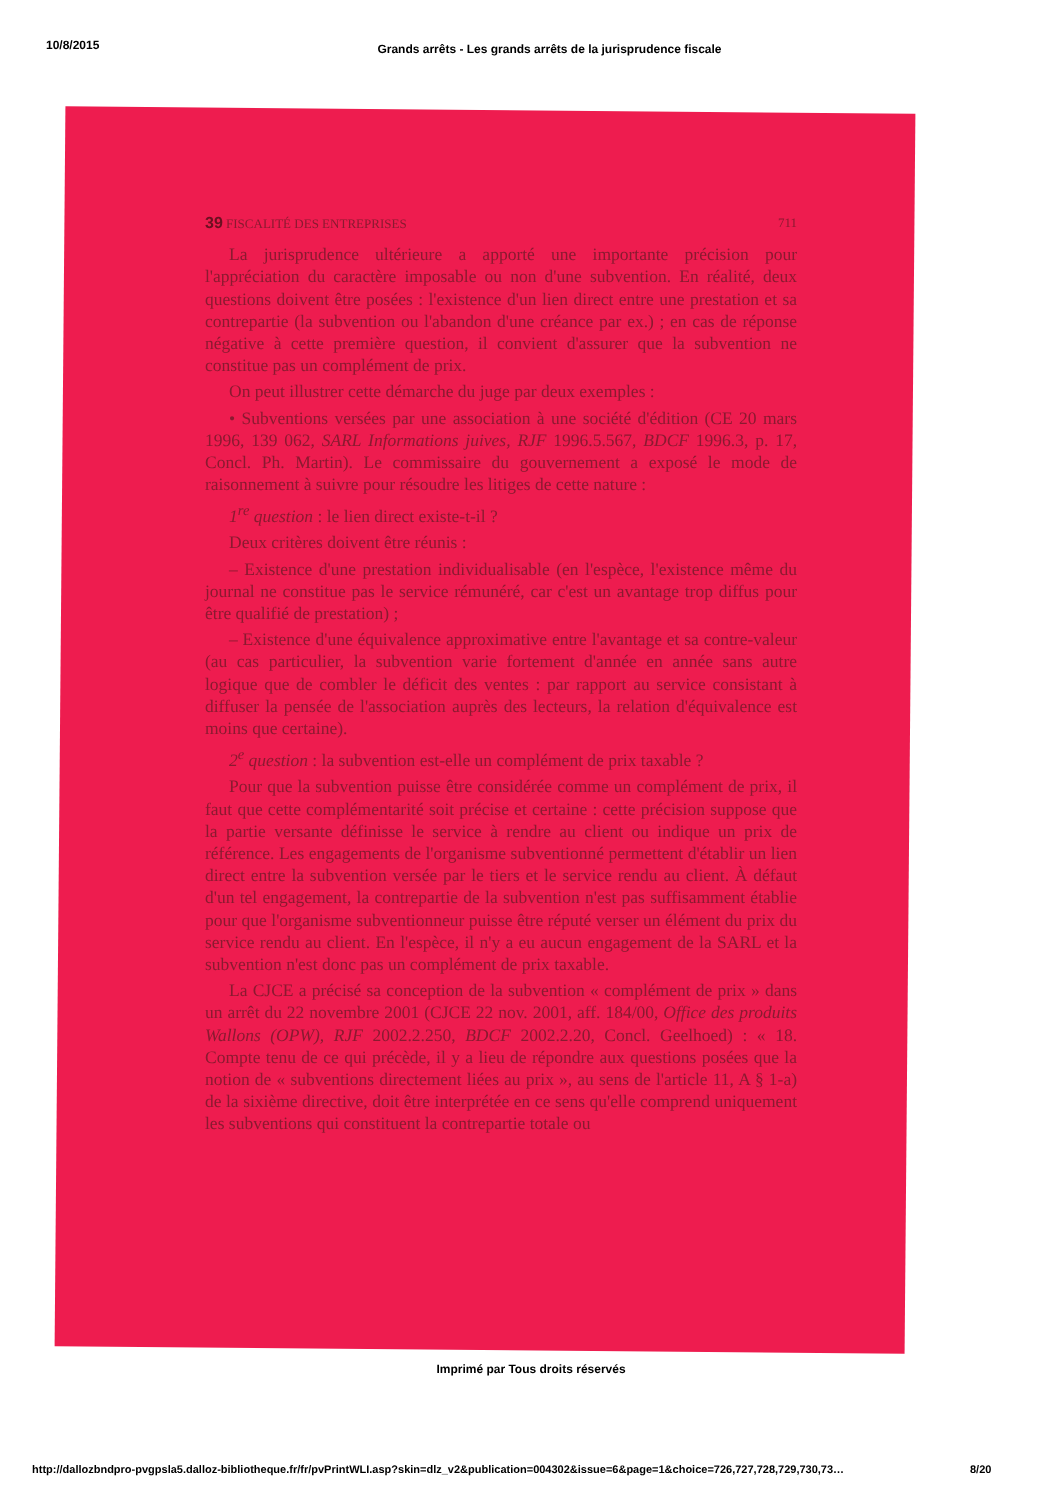10/8/2015 Grands arrêts - Les grands arrêts de la jurisprudence fiscale
39 FISCALITÉ DES ENTREPRISES 711
La jurisprudence ultérieure a apporté une importante précision pour l'appréciation du caractère imposable ou non d'une subvention. En réalité, deux questions doivent être posées : l'existence d'un lien direct entre une prestation et sa contrepartie (la subvention ou l'abandon d'une créance par ex.) ; en cas de réponse négative à cette première question, il convient d'assurer que la subvention ne constitue pas un complément de prix.
On peut illustrer cette démarche du juge par deux exemples :
• Subventions versées par une association à une société d'édition (CE 20 mars 1996, 139 062, SARL Informations juives, RJF 1996.5.567, BDCF 1996.3, p. 17, Concl. Ph. Martin). Le commissaire du gouvernement a exposé le mode de raisonnement à suivre pour résoudre les litiges de cette nature :
1<sup>re</sup> question : le lien direct existe-t-il ?
Deux critères doivent être réunis :
– Existence d'une prestation individualisable (en l'espèce, l'existence même du journal ne constitue pas le service rémunéré, car c'est un avantage trop diffus pour être qualifié de prestation) ;
– Existence d'une équivalence approximative entre l'avantage et sa contre-valeur (au cas particulier, la subvention varie fortement d'année en année sans autre logique que de combler le déficit des ventes : par rapport au service consistant à diffuser la pensée de l'association auprès des lecteurs, la relation d'équivalence est moins que certaine).
2<sup>e</sup> question : la subvention est-elle un complément de prix taxable ?
Pour que la subvention puisse être considérée comme un complément de prix, il faut que cette complémentarité soit précise et certaine : cette précision suppose que la partie versante définisse le service à rendre au client ou indique un prix de référence. Les engagements de l'organisme subventionné permettent d'établir un lien direct entre la subvention versée par le tiers et le service rendu au client. À défaut d'un tel engagement, la contrepartie de la subvention n'est pas suffisamment établie pour que l'organisme subventionneur puisse être réputé verser un élément du prix du service rendu au client. En l'espèce, il n'y a eu aucun engagement de la SARL et la subvention n'est donc pas un complément de prix taxable.
La CJCE a précisé sa conception de la subvention « complément de prix » dans un arrêt du 22 novembre 2001 (CJCE 22 nov. 2001, aff. 184/00, Office des produits Wallons (OPW), RJF 2002.2.250, BDCF 2002.2.20, Concl. Geelhoed) : « 18. Compte tenu de ce qui précède, il y a lieu de répondre aux questions posées que la notion de « subventions directement liées au prix », au sens de l'article 11, A § 1-a) de la sixième directive, doit être interprétée en ce sens qu'elle comprend uniquement les subventions qui constituent la contrepartie totale ou
Imprimé par Tous droits réservés
http://dallozbndpro-pvgpsla5.dalloz-bibliotheque.fr/fr/pvPrintWLI.asp?skin=dlz_v2&publication=004302&issue=6&page=1&choice=726,727,728,729,730,73…
8/20